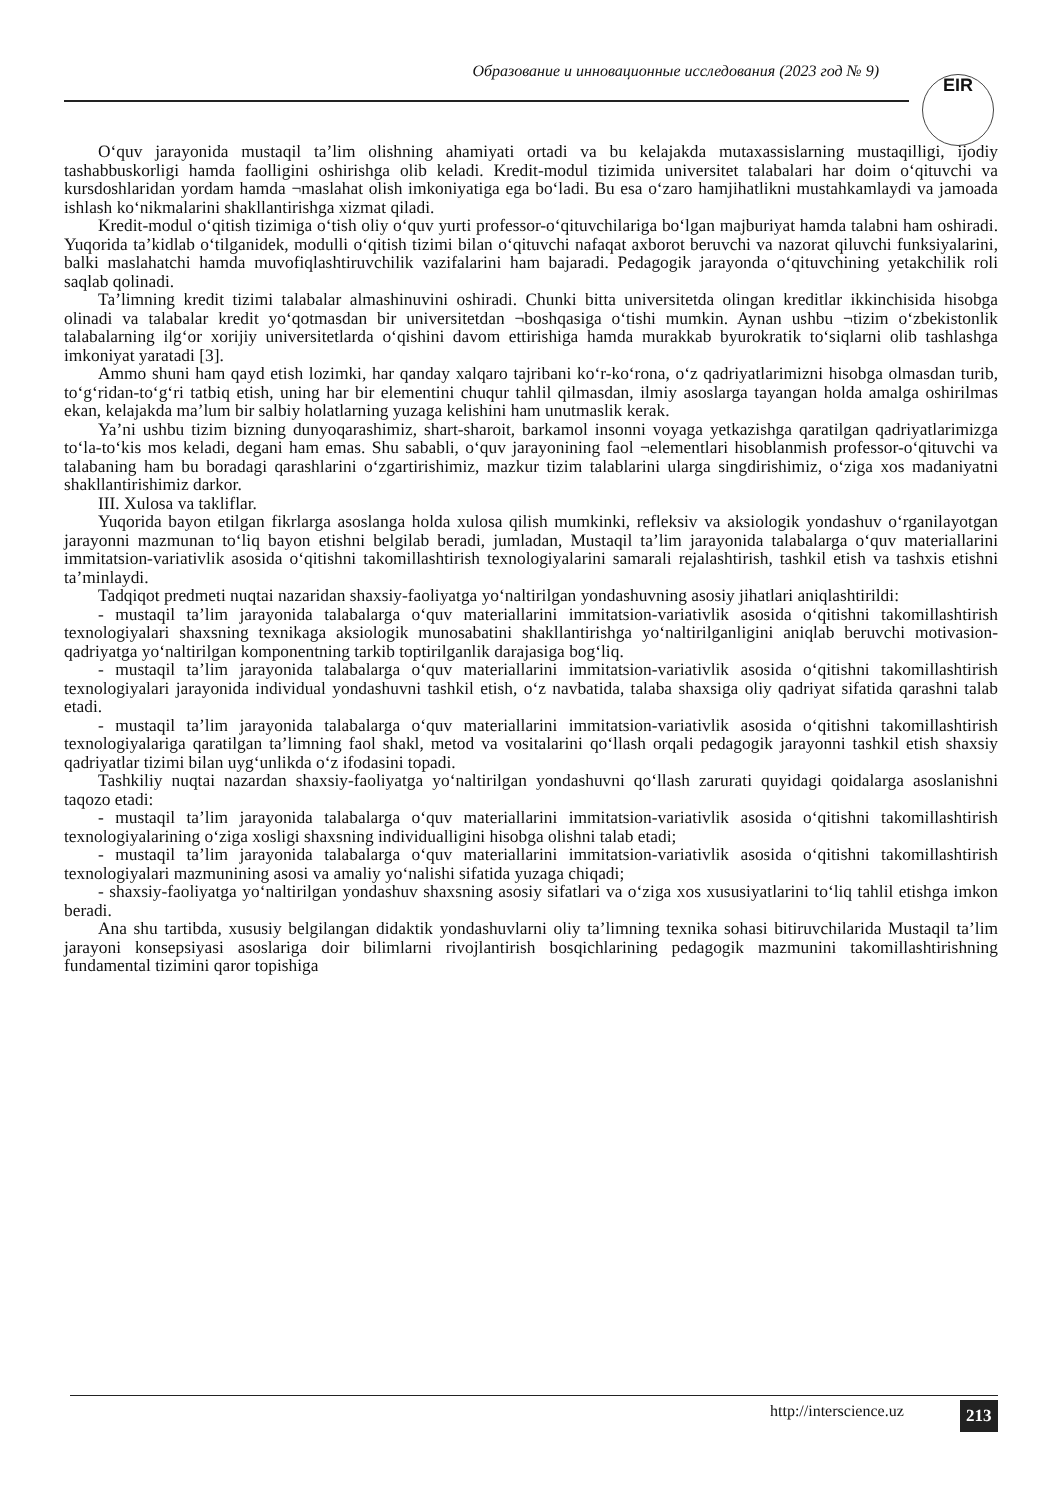Образование и инновационные исследования (2023 год № 9)
EIR
O‘quv jarayonida mustaqil ta’lim olishning ahamiyati ortadi va bu kelajakda mutaxassislarning mustaqilligi, ijodiy tashabbuskorligi hamda faolligini oshirishga olib keladi. Kredit-modul tizimida universitet talabalari har doim o‘qituvchi va kursdoshlaridan yordam hamda ¬maslahat olish imkoniyatiga ega bo‘ladi. Bu esa o‘zaro hamjihatlikni mustahkamlaydi va jamoada ishlash ko‘nikmalarini shakllantirishga xizmat qiladi.
Kredit-modul o‘qitish tizimiga o‘tish oliy o‘quv yurti professor-o‘qituvchilariga bo‘lgan majburiyat hamda talabni ham oshiradi. Yuqorida ta’kidlab o‘tilganidek, modulli o‘qitish tizimi bilan o‘qituvchi nafaqat axborot beruvchi va nazorat qiluvchi funksiyalarini, balki maslahatchi hamda muvofiqlashtiruvchilik vazifalarini ham bajaradi. Pedagogik jarayonda o‘qituvchining yetakchilik roli saqlab qolinadi.
Ta’limning kredit tizimi talabalar almashinuvini oshiradi. Chunki bitta universitetda olingan kreditlar ikkinchisida hisobga olinadi va talabalar kredit yo‘qotmasdan bir universitetdan ¬boshqasiga o‘tishi mumkin. Aynan ushbu ¬tizim o‘zbekistonlik talabalarning ilg‘or xorijiy universitetlarda o‘qishini davom ettirishiga hamda murakkab byurokratik to‘siqlarni olib tashlashga imkoniyat yaratadi [3].
Ammo shuni ham qayd etish lozimki, har qanday xalqaro tajribani ko‘r-ko‘rona, o‘z qadriyatlarimizni hisobga olmasdan turib, to‘g‘ridan-to‘g‘ri tatbiq etish, uning har bir elementini chuqur tahlil qilmasdan, ilmiy asoslarga tayangan holda amalga oshirilmas ekan, kelajakda ma’lum bir salbiy holatlarning yuzaga kelishini ham unutmaslik kerak.
Ya’ni ushbu tizim bizning dunyoqarashimiz, shart-sharoit, barkamol insonni voyaga yetkazishga qaratilgan qadriyatlarimizga to‘la-to‘kis mos keladi, degani ham emas. Shu sababli, o‘quv jarayonining faol ¬elementlari hisoblanmish professor-o‘qituvchi va talabaning ham bu boradagi qarashlarini o‘zgartirishimiz, mazkur tizim talablarini ularga singdirishimiz, o‘ziga xos madaniyatni shakllantirishimiz darkor.
III. Xulosa va takliflar.
Yuqorida bayon etilgan fikrlarga asoslanga holda xulosa qilish mumkinki, refleksiv va aksiologik yondashuv o‘rganilayotgan jarayonni mazmunan to‘liq bayon etishni belgilab beradi, jumladan, Mustaqil ta’lim jarayonida talabalarga o‘quv materiallarini immitatsion-variativlik asosida o‘qitishni takomillashtirish texnologiyalarini samarali rejalashtirish, tashkil etish va tashxis etishni ta’minlaydi.
Tadqiqot predmeti nuqtai nazaridan shaxsiy-faoliyatga yo‘naltirilgan yondashuvning asosiy jihatlari aniqlashtirildi:
- mustaqil ta’lim jarayonida talabalarga o‘quv materiallarini immitatsion-variativlik asosida o‘qitishni takomillashtirish texnologiyalari shaxsning texnikaga aksiologik munosabatini shakllantirishga yo‘naltirilganligini aniqlab beruvchi motivasion-qadriyatga yo‘naltirilgan komponentning tarkib toptirilganlik darajasiga bog‘liq.
- mustaqil ta’lim jarayonida talabalarga o‘quv materiallarini immitatsion-variativlik asosida o‘qitishni takomillashtirish texnologiyalari jarayonida individual yondashuvni tashkil etish, o‘z navbatida, talaba shaxsiga oliy qadriyat sifatida qarashni talab etadi.
- mustaqil ta’lim jarayonida talabalarga o‘quv materiallarini immitatsion-variativlik asosida o‘qitishni takomillashtirish texnologiyalariga qaratilgan ta’limning faol shakl, metod va vositalarini qo‘llash orqali pedagogik jarayonni tashkil etish shaxsiy qadriyatlar tizimi bilan uyg‘unlikda o‘z ifodasini topadi.
Tashkiliy nuqtai nazardan shaxsiy-faoliyatga yo‘naltirilgan yondashuvni qo‘llash zarurati quyidagi qoidalarga asoslanishni taqozo etadi:
- mustaqil ta’lim jarayonida talabalarga o‘quv materiallarini immitatsion-variativlik asosida o‘qitishni takomillashtirish texnologiyalarining o‘ziga xosligi shaxsning individualligini hisobga olishni talab etadi;
- mustaqil ta’lim jarayonida talabalarga o‘quv materiallarini immitatsion-variativlik asosida o‘qitishni takomillashtirish texnologiyalari mazmunining asosi va amaliy yo‘nalishi sifatida yuzaga chiqadi;
- shaxsiy-faoliyatga yo‘naltirilgan yondashuv shaxsning asosiy sifatlari va o‘ziga xos xususiyatlarini to‘liq tahlil etishga imkon beradi.
Ana shu tartibda, xususiy belgilangan didaktik yondashuvlarni oliy ta’limning texnika sohasi bitiruvchilarida Mustaqil ta’lim jarayoni konsepsiyasi asoslariga doir bilimlarni rivojlantirish bosqichlarining pedagogik mazmunini takomillashtirishning fundamental tizimini qaror topishiga
http://interscience.uz 213